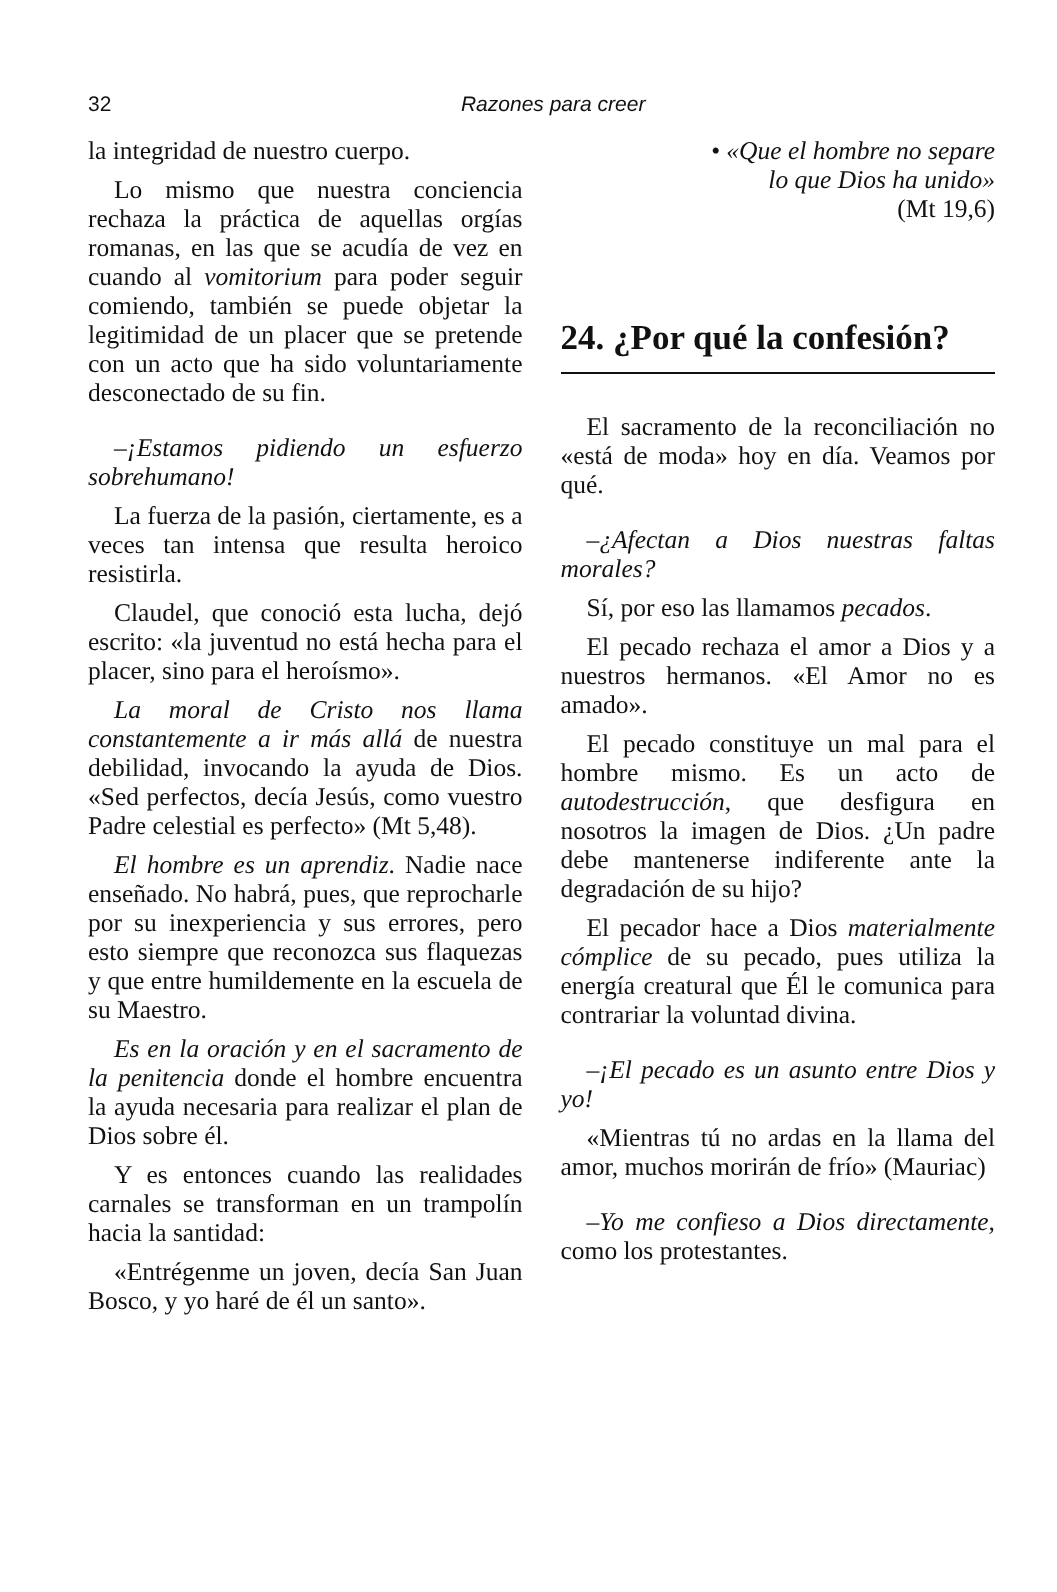32
Razones para creer
la integridad de nuestro cuerpo.
Lo mismo que nuestra conciencia rechaza la práctica de aquellas orgías romanas, en las que se acudía de vez en cuando al vomitorium para poder seguir comiendo, también se puede objetar la legitimidad de un placer que se pretende con un acto que ha sido voluntariamente desconectado de su fin.
–¡Estamos pidiendo un esfuerzo sobrehumano!
La fuerza de la pasión, ciertamente, es a veces tan intensa que resulta heroico resistirla.
Claudel, que conoció esta lucha, dejó escrito: «la juventud no está hecha para el placer, sino para el heroísmo».
La moral de Cristo nos llama constantemente a ir más allá de nuestra debilidad, invocando la ayuda de Dios. «Sed perfectos, decía Jesús, como vuestro Padre celestial es perfecto» (Mt 5,48).
El hombre es un aprendiz. Nadie nace enseñado. No habrá, pues, que reprocharle por su inexperiencia y sus errores, pero esto siempre que reconozca sus flaquezas y que entre humildemente en la escuela de su Maestro.
Es en la oración y en el sacramento de la penitencia donde el hombre encuentra la ayuda necesaria para realizar el plan de Dios sobre él.
Y es entonces cuando las realidades carnales se transforman en un trampolín hacia la santidad:
«Entrégenme un joven, decía San Juan Bosco, y yo haré de él un santo».
• «Que el hombre no separe
lo que Dios ha unido»
(Mt 19,6)
24. ¿Por qué la confesión?
El sacramento de la reconciliación no «está de moda» hoy en día. Veamos por qué.
–¿Afectan a Dios nuestras faltas morales?
Sí, por eso las llamamos pecados.
El pecado rechaza el amor a Dios y a nuestros hermanos. «El Amor no es amado».
El pecado constituye un mal para el hombre mismo. Es un acto de autodestrucción, que desfigura en nosotros la imagen de Dios. ¿Un padre debe mantenerse indiferente ante la degradación de su hijo?
El pecador hace a Dios materialmente cómplice de su pecado, pues utiliza la energía creatural que Él le comunica para contrariar la voluntad divina.
–¡El pecado es un asunto entre Dios y yo!
«Mientras tú no ardas en la llama del amor, muchos morirán de frío» (Mauriac)
–Yo me confieso a Dios directamente, como los protestantes.